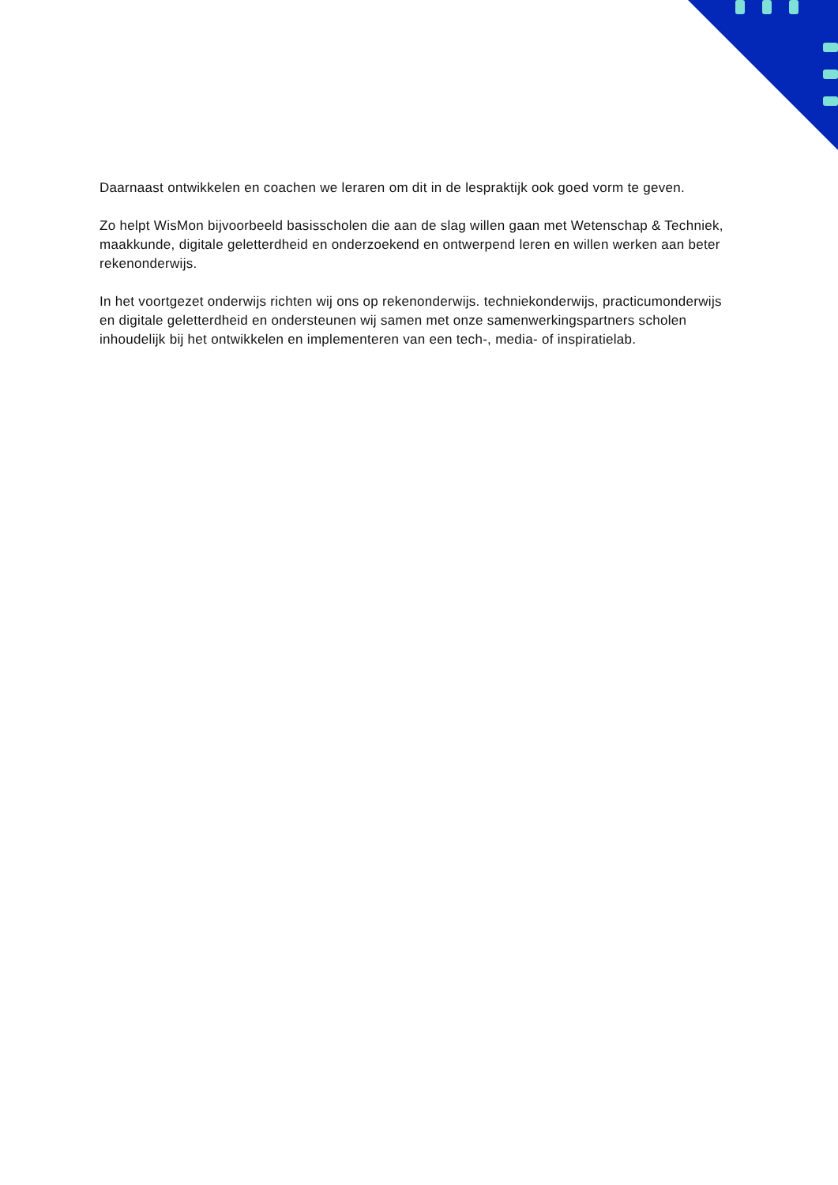Daarnaast ontwikkelen en coachen we leraren om dit in de lespraktijk ook goed vorm te geven.
Zo helpt WisMon bijvoorbeeld basisscholen die aan de slag willen gaan met Wetenschap & Techniek, maakkunde, digitale geletterdheid en onderzoekend en ontwerpend leren en willen werken aan beter rekenonderwijs.
In het voortgezet onderwijs richten wij ons op rekenonderwijs. techniekonderwijs, practicumonderwijs en digitale geletterdheid en ondersteunen wij samen met onze samenwerkingspartners scholen inhoudelijk bij het ontwikkelen en implementeren van een tech-, media- of inspiratielab.